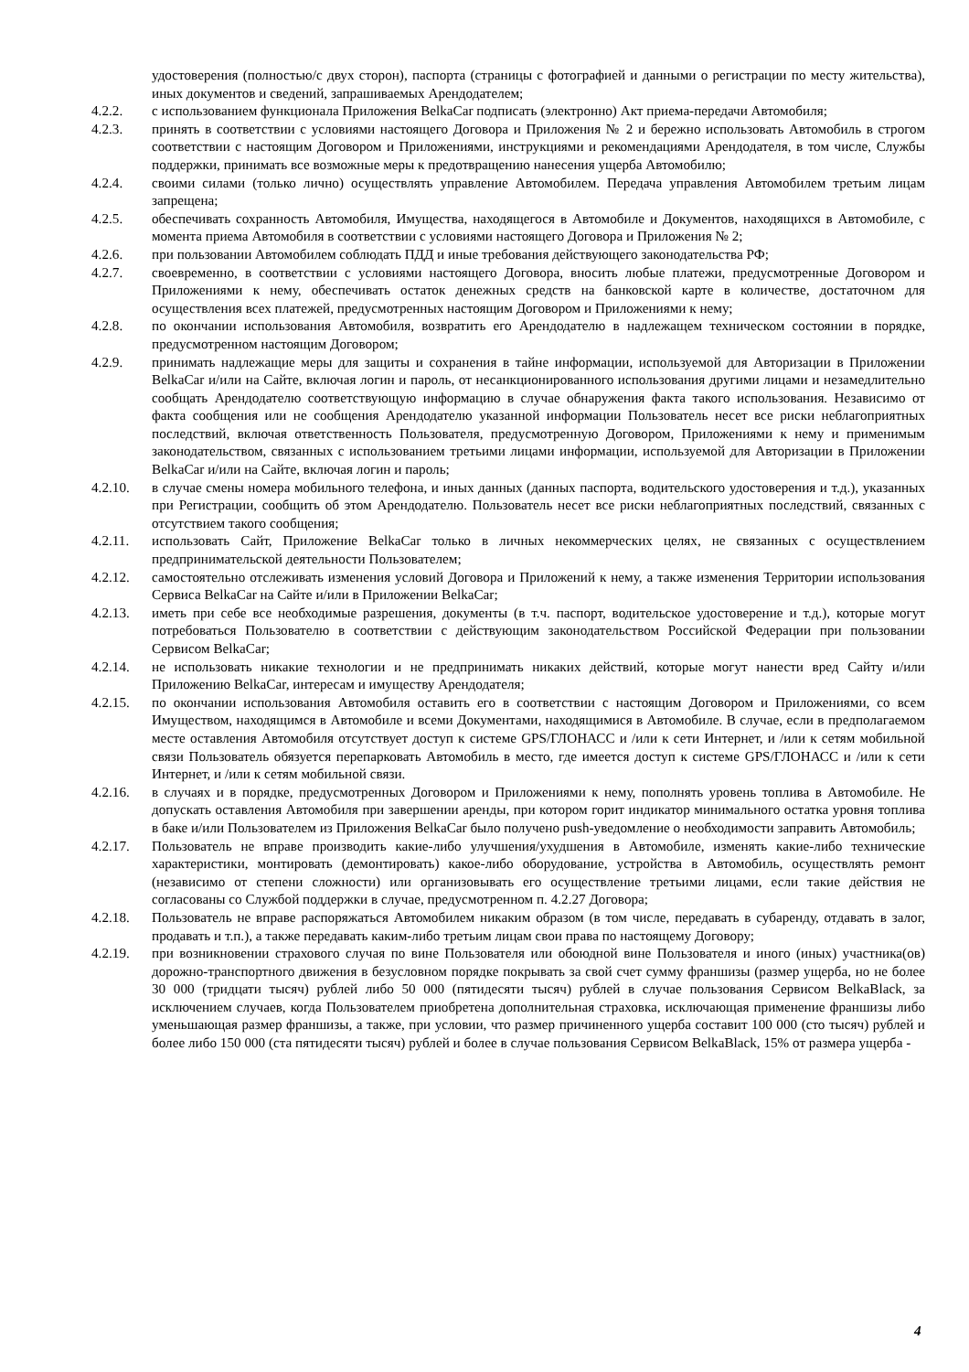удостоверения (полностью/с двух сторон), паспорта (страницы с фотографией и данными о регистрации по месту жительства), иных документов и сведений, запрашиваемых Арендодателем;
4.2.2. с использованием функционала Приложения BelkaCar подписать (электронно) Акт приема-передачи Автомобиля;
4.2.3. принять в соответствии с условиями настоящего Договора и Приложения № 2 и бережно использовать Автомобиль в строгом соответствии с настоящим Договором и Приложениями, инструкциями и рекомендациями Арендодателя, в том числе, Службы поддержки, принимать все возможные меры к предотвращению нанесения ущерба Автомобилю;
4.2.4. своими силами (только лично) осуществлять управление Автомобилем. Передача управления Автомобилем третьим лицам запрещена;
4.2.5. обеспечивать сохранность Автомобиля, Имущества, находящегося в Автомобиле и Документов, находящихся в Автомобиле, с момента приема Автомобиля в соответствии с условиями настоящего Договора и Приложения № 2;
4.2.6. при пользовании Автомобилем соблюдать ПДД и иные требования действующего законодательства РФ;
4.2.7. своевременно, в соответствии с условиями настоящего Договора, вносить любые платежи, предусмотренные Договором и Приложениями к нему, обеспечивать остаток денежных средств на банковской карте в количестве, достаточном для осуществления всех платежей, предусмотренных настоящим Договором и Приложениями к нему;
4.2.8. по окончании использования Автомобиля, возвратить его Арендодателю в надлежащем техническом состоянии в порядке, предусмотренном настоящим Договором;
4.2.9. принимать надлежащие меры для защиты и сохранения в тайне информации, используемой для Авторизации в Приложении BelkaCar и/или на Сайте, включая логин и пароль, от несанкционированного использования другими лицами и незамедлительно сообщать Арендодателю соответствующую информацию в случае обнаружения факта такого использования. Независимо от факта сообщения или не сообщения Арендодателю указанной информации Пользователь несет все риски неблагоприятных последствий, включая ответственность Пользователя, предусмотренную Договором, Приложениями к нему и применимым законодательством, связанных с использованием третьими лицами информации, используемой для Авторизации в Приложении BelkaCar и/или на Сайте, включая логин и пароль;
4.2.10. в случае смены номера мобильного телефона, и иных данных (данных паспорта, водительского удостоверения и т.д.), указанных при Регистрации, сообщить об этом Арендодателю. Пользователь несет все риски неблагоприятных последствий, связанных с отсутствием такого сообщения;
4.2.11. использовать Сайт, Приложение BelkaCar только в личных некоммерческих целях, не связанных с осуществлением предпринимательской деятельности Пользователем;
4.2.12. самостоятельно отслеживать изменения условий Договора и Приложений к нему, а также изменения Территории использования Сервиса BelkaCar на Сайте и/или в Приложении BelkaCar;
4.2.13. иметь при себе все необходимые разрешения, документы (в т.ч. паспорт, водительское удостоверение и т.д.), которые могут потребоваться Пользователю в соответствии с действующим законодательством Российской Федерации при пользовании Сервисом BelkaCar;
4.2.14. не использовать никакие технологии и не предпринимать никаких действий, которые могут нанести вред Сайту и/или Приложению BelkaCar, интересам и имуществу Арендодателя;
4.2.15. по окончании использования Автомобиля оставить его в соответствии с настоящим Договором и Приложениями, со всем Имуществом, находящимся в Автомобиле и всеми Документами, находящимися в Автомобиле. В случае, если в предполагаемом месте оставления Автомобиля отсутствует доступ к системе GPS/ГЛОНАСС и /или к сети Интернет, и /или к сетям мобильной связи Пользователь обязуется перепарковать Автомобиль в место, где имеется доступ к системе GPS/ГЛОНАСС и /или к сети Интернет, и /или к сетям мобильной связи.
4.2.16. в случаях и в порядке, предусмотренных Договором и Приложениями к нему, пополнять уровень топлива в Автомобиле. Не допускать оставления Автомобиля при завершении аренды, при котором горит индикатор минимального остатка уровня топлива в баке и/или Пользователем из Приложения BelkaCar было получено push-уведомление о необходимости заправить Автомобиль;
4.2.17. Пользователь не вправе производить какие-либо улучшения/ухудшения в Автомобиле, изменять какие-либо технические характеристики, монтировать (демонтировать) какое-либо оборудование, устройства в Автомобиль, осуществлять ремонт (независимо от степени сложности) или организовывать его осуществление третьими лицами, если такие действия не согласованы со Службой поддержки в случае, предусмотренном п. 4.2.27 Договора;
4.2.18. Пользователь не вправе распоряжаться Автомобилем никаким образом (в том числе, передавать в субаренду, отдавать в залог, продавать и т.п.), а также передавать каким-либо третьим лицам свои права по настоящему Договору;
4.2.19. при возникновении страхового случая по вине Пользователя или обоюдной вине Пользователя и иного (иных) участника(ов) дорожно-транспортного движения в безусловном порядке покрывать за свой счет сумму франшизы (размер ущерба, но не более 30 000 (тридцати тысяч) рублей либо 50 000 (пятидесяти тысяч) рублей в случае пользования Сервисом BelkaBlack, за исключением случаев, когда Пользователем приобретена дополнительная страховка, исключающая применение франшизы либо уменьшающая размер франшизы, а также, при условии, что размер причиненного ущерба составит 100 000 (сто тысяч) рублей и более либо 150 000 (ста пятидесяти тысяч) рублей и более в случае пользования Сервисом BelkaBlack, 15% от размера ущерба -
4